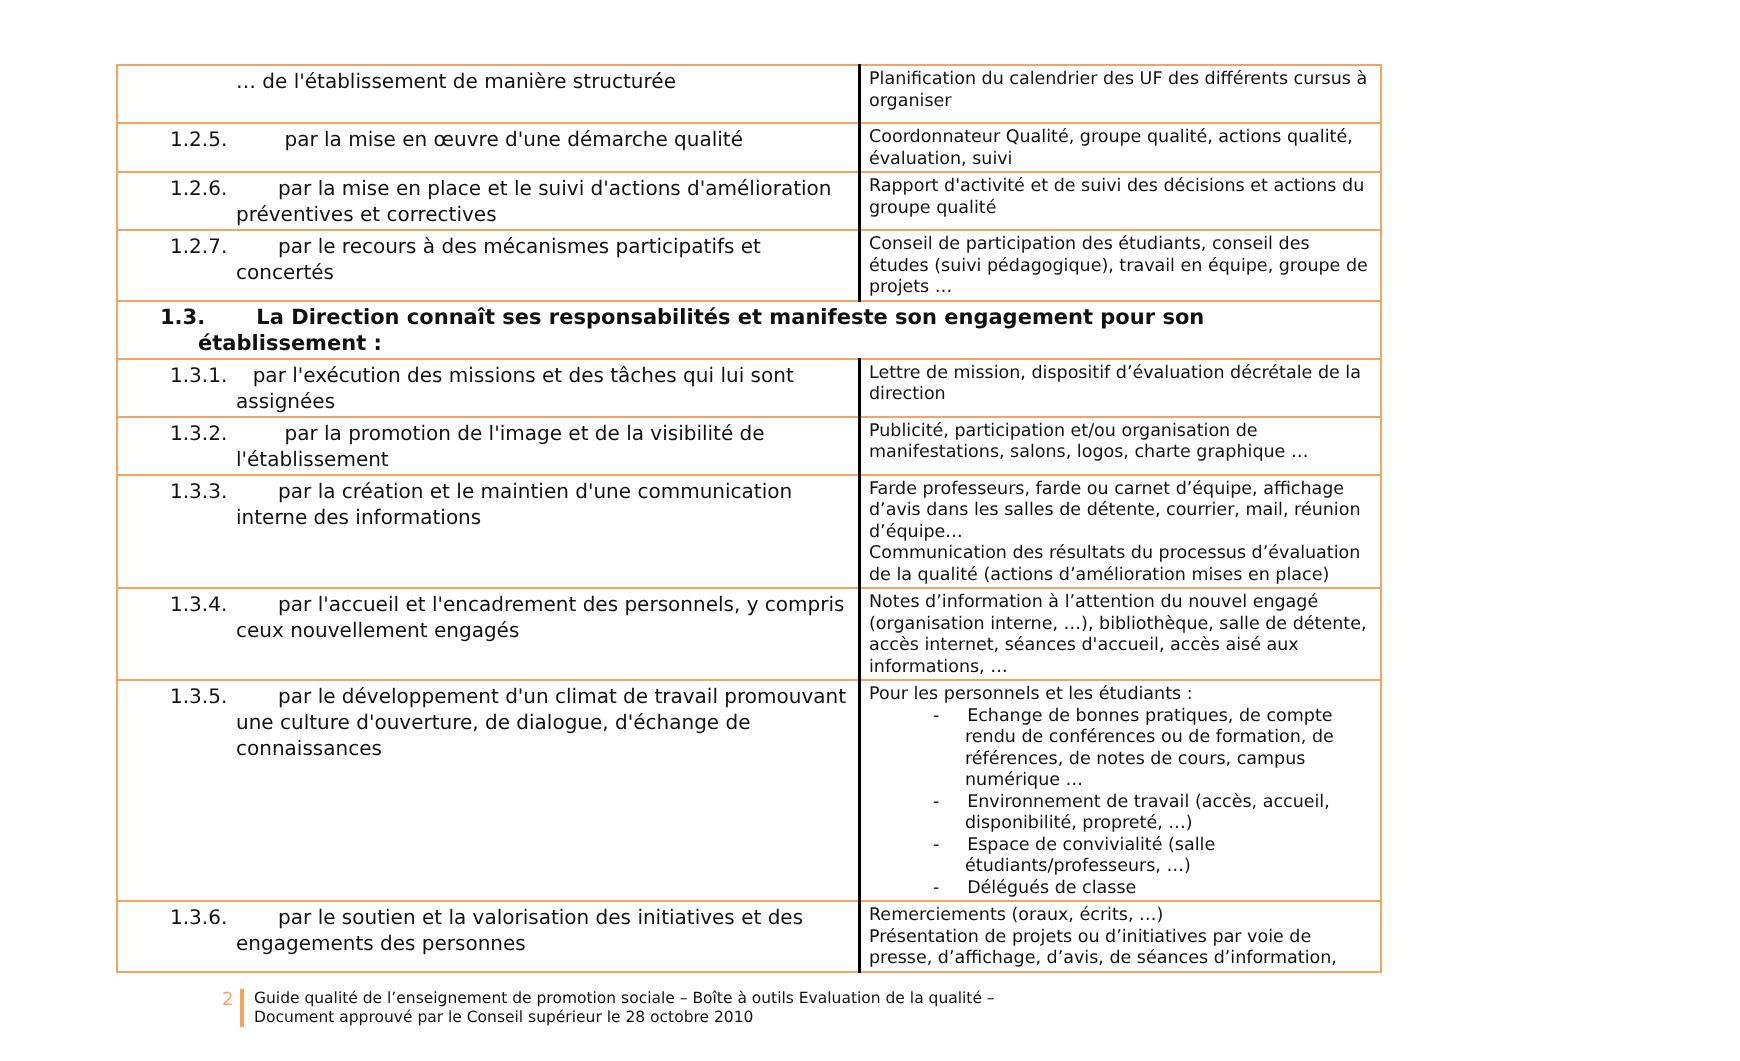| … de l'établissement de manière structurée | Planification du calendrier des UF des différents cursus à organiser |
| 1.2.5. par la mise en œuvre d'une démarche qualité | Coordonnateur Qualité, groupe qualité, actions qualité, évaluation, suivi |
| 1.2.6. par la mise en place et le suivi d'actions d'amélioration préventives et correctives | Rapport d'activité et de suivi des décisions et actions du groupe qualité |
| 1.2.7. par le recours à des mécanismes participatifs et concertés | Conseil de participation des étudiants, conseil des études (suivi pédagogique), travail en équipe, groupe de projets … |
| 1.3. La Direction connaît ses responsabilités et manifeste son engagement pour son établissement : | |
| 1.3.1. par l'exécution des missions et des tâches qui lui sont assignées | Lettre de mission, dispositif d’évaluation décrétale de la direction |
| 1.3.2. par la promotion de l'image et de la visibilité de l'établissement | Publicité, participation et/ou organisation de manifestations, salons, logos, charte graphique … |
| 1.3.3. par la création et le maintien d'une communication interne des informations | Farde professeurs, farde ou carnet d’équipe, affichage d’avis dans les salles de détente, courrier, mail, réunion d’équipe… Communication des résultats du processus d’évaluation de la qualité (actions d’amélioration mises en place) |
| 1.3.4. par l'accueil et l'encadrement des personnels, y compris ceux nouvellement engagés | Notes d’information à l’attention du nouvel engagé (organisation interne, …), bibliothèque, salle de détente, accès internet, séances d'accueil, accès aisé aux informations, … |
| 1.3.5. par le développement d'un climat de travail promouvant une culture d'ouverture, de dialogue, d'échange de connaissances | Pour les personnels et les étudiants : - Echange de bonnes pratiques, de compte rendu de conférences ou de formation, de références, de notes de cours, campus numérique … - Environnement de travail (accès, accueil, disponibilité, propreté, …) - Espace de convivialité (salle étudiants/professeurs, …) - Délégués de classe |
| 1.3.6. par le soutien et la valorisation des initiatives et des engagements des personnes | Remerciements (oraux, écrits, …) Présentation de projets ou d’initiatives par voie de presse, d’affichage, d’avis, de séances d’information, |
2 Guide qualité de l’enseignement de promotion sociale – Boîte à outils Evaluation de la qualité –
Document approuvé par le Conseil supérieur le 28 octobre 2010